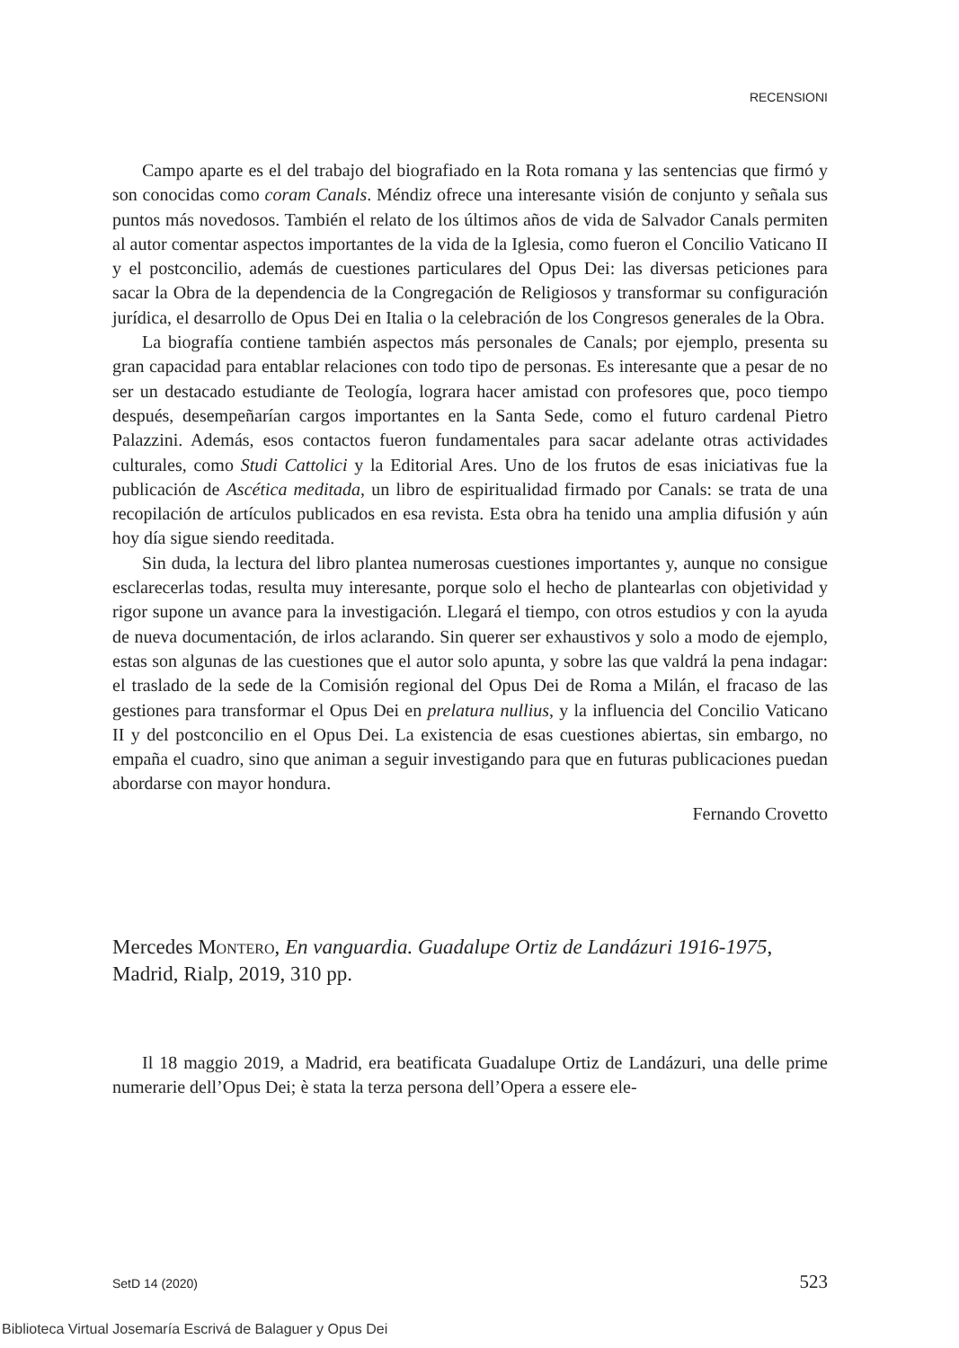RECENSIONI
Campo aparte es el del trabajo del biografiado en la Rota romana y las sentencias que firmó y son conocidas como coram Canals. Méndiz ofrece una interesante visión de conjunto y señala sus puntos más novedosos. También el relato de los últimos años de vida de Salvador Canals permiten al autor comentar aspectos importantes de la vida de la Iglesia, como fueron el Concilio Vaticano II y el postconcilio, además de cuestiones particulares del Opus Dei: las diversas peticiones para sacar la Obra de la dependencia de la Congregación de Religiosos y transformar su configuración jurídica, el desarrollo de Opus Dei en Italia o la celebración de los Congresos generales de la Obra.
La biografía contiene también aspectos más personales de Canals; por ejemplo, presenta su gran capacidad para entablar relaciones con todo tipo de personas. Es interesante que a pesar de no ser un destacado estudiante de Teología, lograra hacer amistad con profesores que, poco tiempo después, desempeñarían cargos importantes en la Santa Sede, como el futuro cardenal Pietro Palazzini. Además, esos contactos fueron fundamentales para sacar adelante otras actividades culturales, como Studi Cattolici y la Editorial Ares. Uno de los frutos de esas iniciativas fue la publicación de Ascética meditada, un libro de espiritualidad firmado por Canals: se trata de una recopilación de artículos publicados en esa revista. Esta obra ha tenido una amplia difusión y aún hoy día sigue siendo reeditada.
Sin duda, la lectura del libro plantea numerosas cuestiones importantes y, aunque no consigue esclarecerlas todas, resulta muy interesante, porque solo el hecho de plantearlas con objetividad y rigor supone un avance para la investigación. Llegará el tiempo, con otros estudios y con la ayuda de nueva documentación, de irlos aclarando. Sin querer ser exhaustivos y solo a modo de ejemplo, estas son algunas de las cuestiones que el autor solo apunta, y sobre las que valdrá la pena indagar: el traslado de la sede de la Comisión regional del Opus Dei de Roma a Milán, el fracaso de las gestiones para transformar el Opus Dei en prelatura nullius, y la influencia del Concilio Vaticano II y del postconcilio en el Opus Dei. La existencia de esas cuestiones abiertas, sin embargo, no empaña el cuadro, sino que animan a seguir investigando para que en futuras publicaciones puedan abordarse con mayor hondura.
Fernando Crovetto
Mercedes Montero, En vanguardia. Guadalupe Ortiz de Landázuri 1916-1975, Madrid, Rialp, 2019, 310 pp.
Il 18 maggio 2019, a Madrid, era beatificata Guadalupe Ortiz de Landázuri, una delle prime numerarie dell’Opus Dei; è stata la terza persona dell’Opera a essere ele-
SetD 14 (2020) 523
Biblioteca Virtual Josemaría Escrivá de Balaguer y Opus Dei